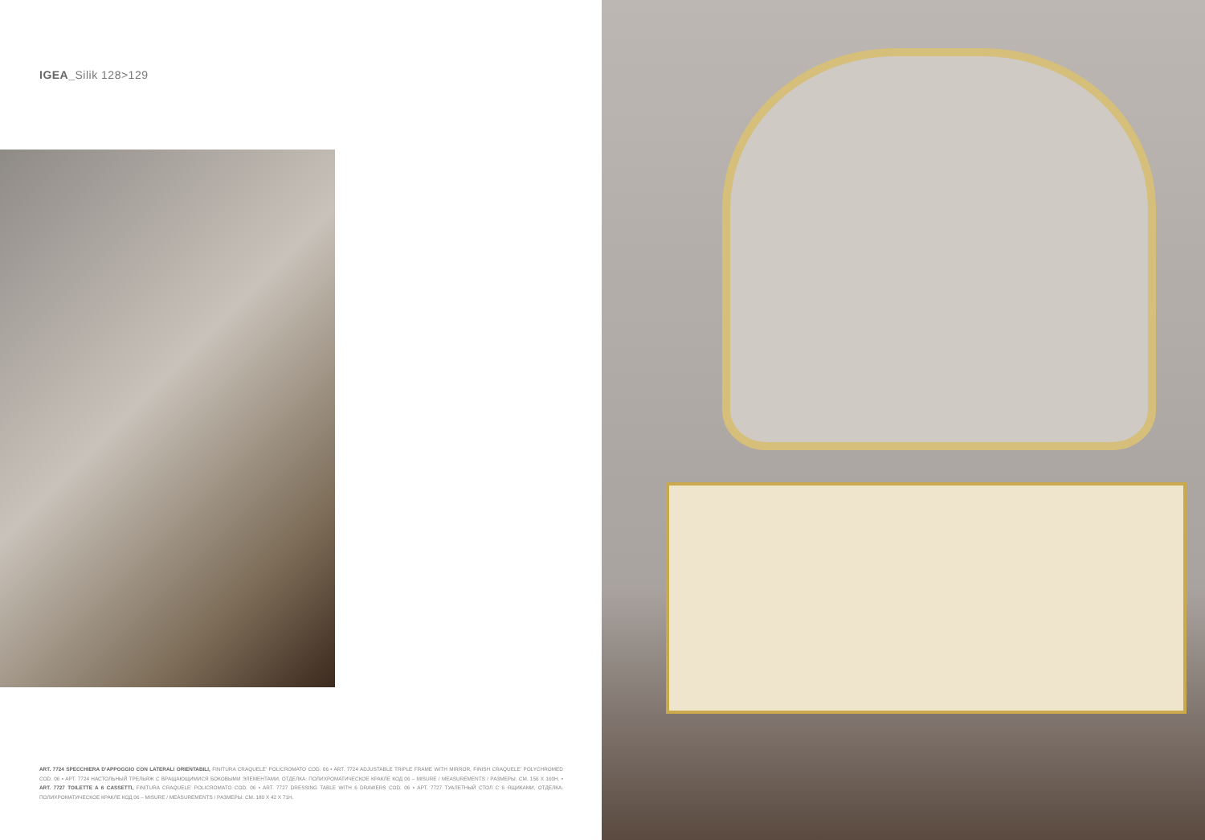IGEA_Silik 128>129
ART. 7724 SPECCHIERA D'APPOGGIO CON LATERALI ORIENTABILI, FINITURA CRAQUELE' POLICROMATO COD. 06 • ART. 7724 ADJUSTABLE TRIPLE FRAME WITH MIRROR, FINISH CRAQUELE' POLYCHROMED COD. 06 • АРТ. 7724 НАСТОЛЬНЫЙ ТРЕЛЬЯЖ С ВРАЩАЮЩИМИСЯ БОКОВЫМИ ЭЛЕМЕНТАМИ, ОТДЕЛКА: ПОЛИХРОМАТИЧЕСКОЕ КРАКЛЕ КОД 06 – MISURE / MEASUREMENTS / РАЗМЕРЫ: CM. 156 X 160H. • ART. 7727 TOILETTE A 6 CASSETTI, FINITURA CRAQUELE' POLICROMATO COD. 06 • ART. 7727 DRESSING TABLE WITH 6 DRAWERS COD. 06 • АРТ. 7727 ТУАЛЕТНЫЙ СТОЛ С 6 ЯЩИКАМИ, ОТДЕЛКА: ПОЛИХРОМАТИЧЕСКОЕ КРАКЛЕ КОД 06 – MISURE / MEASUREMENTS / РАЗМЕРЫ: CM. 180 X 42 X 71H.